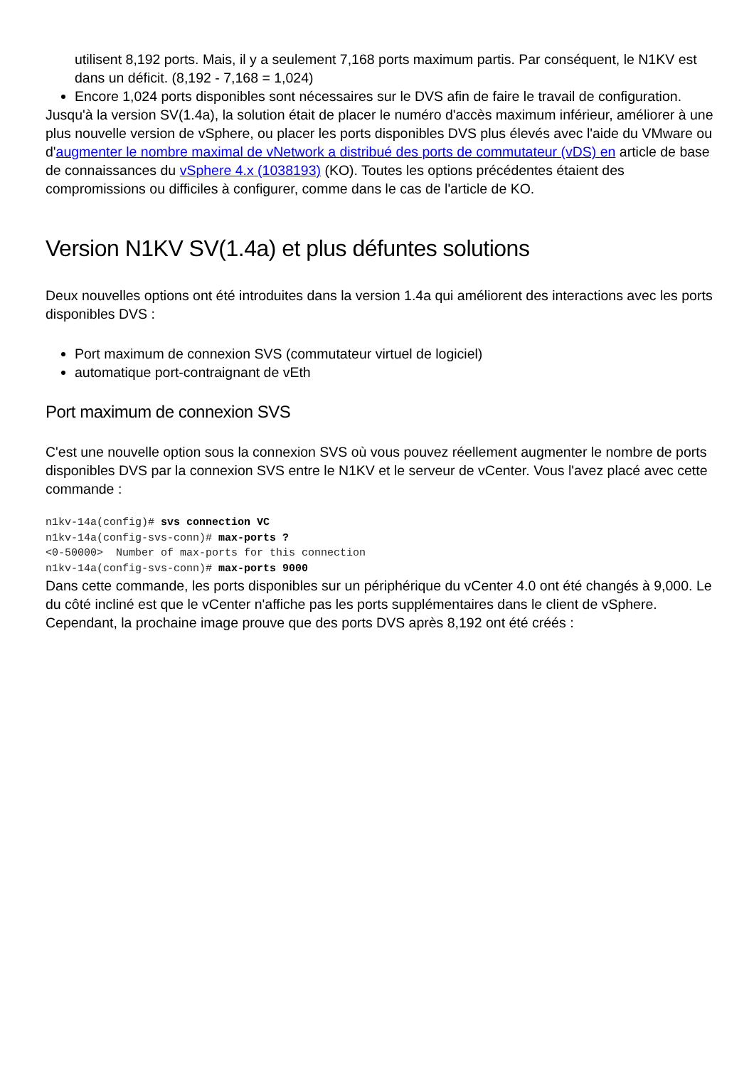utilisent 8,192 ports. Mais, il y a seulement 7,168 ports maximum partis. Par conséquent, le N1KV est dans un déficit. (8,192 - 7,168 = 1,024)
Encore 1,024 ports disponibles sont nécessaires sur le DVS afin de faire le travail de configuration.
Jusqu'à la version SV(1.4a), la solution était de placer le numéro d'accès maximum inférieur, améliorer à une plus nouvelle version de vSphere, ou placer les ports disponibles DVS plus élevés avec l'aide du VMware ou d'augmenter le nombre maximal de vNetwork a distribué des ports de commutateur (vDS) en article de base de connaissances du vSphere 4.x (1038193) (KO). Toutes les options précédentes étaient des compromissions ou difficiles à configurer, comme dans le cas de l'article de KO.
Version N1KV SV(1.4a) et plus défuntes solutions
Deux nouvelles options ont été introduites dans la version 1.4a qui améliorent des interactions avec les ports disponibles DVS :
Port maximum de connexion SVS (commutateur virtuel de logiciel)
automatique port-contraignant de vEth
Port maximum de connexion SVS
C'est une nouvelle option sous la connexion SVS où vous pouvez réellement augmenter le nombre de ports disponibles DVS par la connexion SVS entre le N1KV et le serveur de vCenter. Vous l'avez placé avec cette commande :
n1kv-14a(config)# svs connection VC
n1kv-14a(config-svs-conn)# max-ports ?
<0-50000>  Number of max-ports for this connection
n1kv-14a(config-svs-conn)# max-ports 9000
Dans cette commande, les ports disponibles sur un périphérique du vCenter 4.0 ont été changés à 9,000. Le du côté incliné est que le vCenter n'affiche pas les ports supplémentaires dans le client de vSphere. Cependant, la prochaine image prouve que des ports DVS après 8,192 ont été créés :